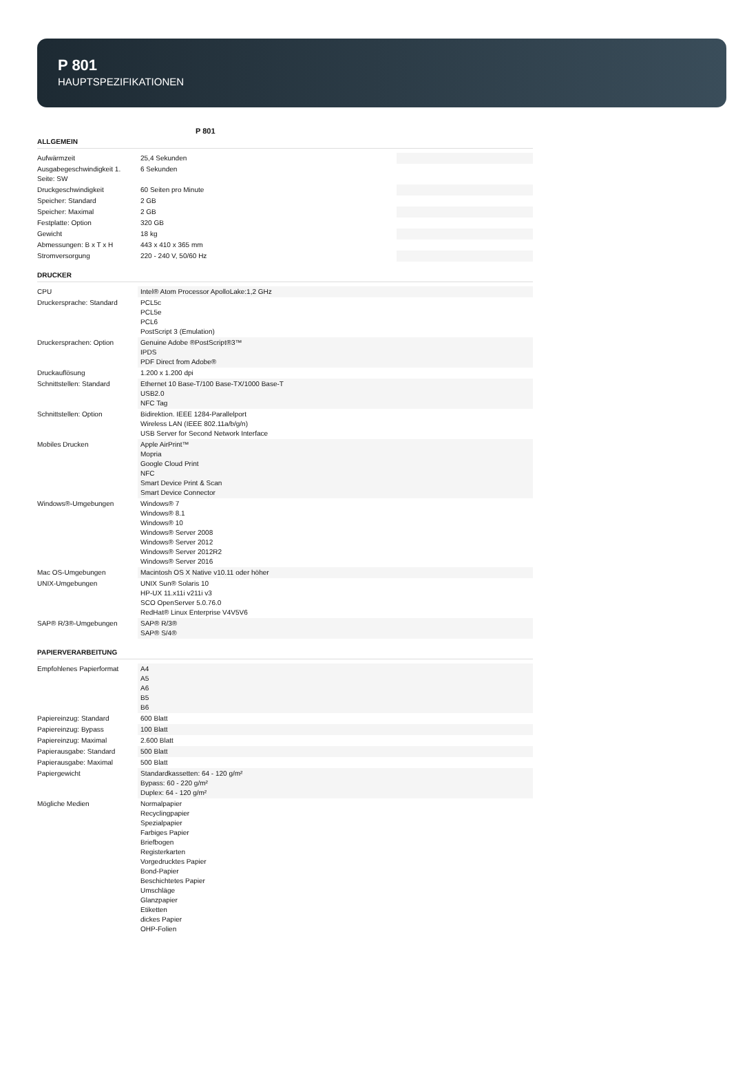P 801
HAUPTSPEZIFIKATIONEN
P 801
ALLGEMEIN
| Aufwärmzeit | 25,4 Sekunden | |
| Ausgabegeschwindigkeit 1. Seite: SW | 6 Sekunden | |
| Druckgeschwindigkeit | 60 Seiten pro Minute | |
| Speicher: Standard | 2 GB | |
| Speicher: Maximal | 2 GB | |
| Festplatte: Option | 320 GB | |
| Gewicht | 18 kg | |
| Abmessungen: B x T x H | 443 x 410 x 365 mm | |
| Stromversorgung | 220 - 240 V, 50/60 Hz | |
DRUCKER
| CPU | Intel® Atom Processor ApolloLake:1,2 GHz |
| Druckersprache: Standard | PCL5c PCL5e PCL6 PostScript 3 (Emulation) |
| Druckersprachen: Option | Genuine Adobe ®PostScript®3™ IPDS PDF Direct from Adobe® |
| Druckauflösung | 1.200 x 1.200 dpi |
| Schnittstellen: Standard | Ethernet 10 Base-T/100 Base-TX/1000 Base-T USB2.0 NFC Tag |
| Schnittstellen: Option | Bidirektion. IEEE 1284-Parallelport Wireless LAN (IEEE 802.11a/b/g/n) USB Server for Second Network Interface |
| Mobiles Drucken | Apple AirPrint™ Mopria Google Cloud Print NFC Smart Device Print & Scan Smart Device Connector |
| Windows®-Umgebungen | Windows® 7 Windows® 8.1 Windows® 10 Windows® Server 2008 Windows® Server 2012 Windows® Server 2012R2 Windows® Server 2016 |
| Mac OS-Umgebungen | Macintosh OS X Native v10.11 oder höher |
| UNIX-Umgebungen | UNIX Sun® Solaris 10 HP-UX 11.x11i v211i v3 SCO OpenServer 5.0.76.0 RedHat® Linux Enterprise V4V5V6 |
| SAP® R/3®-Umgebungen | SAP® R/3® SAP® S/4® |
PAPIERVERARBEITUNG
| Empfohlenes Papierformat | A4 A5 A6 B5 B6 |
| Papiereinzug: Standard | 600 Blatt |
| Papiereinzug: Bypass | 100 Blatt |
| Papiereinzug: Maximal | 2.600 Blatt |
| Papierausgabe: Standard | 500 Blatt |
| Papierausgabe: Maximal | 500 Blatt |
| Papiergewicht | Standardkassetten: 64 - 120 g/m² Bypass: 60 - 220 g/m² Duplex: 64 - 120 g/m² |
| Mögliche Medien | Normalpapier Recyclingpapier Spezialpapier Farbiges Papier Briefbogen Registerkarten Vorgedrucktes Papier Bond-Papier Beschichtetes Papier Umschläge Glanzpapier Etiketten dickes Papier OHP-Folien |